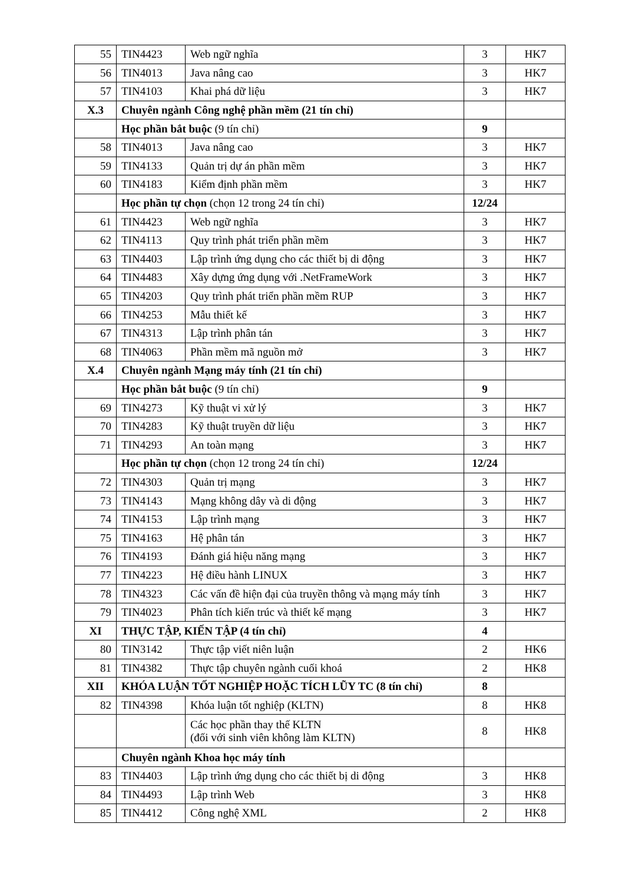| 55 | TIN4423 | Web ngữ nghĩa | 3 | HK7 |
| 56 | TIN4013 | Java nâng cao | 3 | HK7 |
| 57 | TIN4103 | Khai phá dữ liệu | 3 | HK7 |
| X.3 | Chuyên ngành Công nghệ phần mềm (21 tín chỉ) | | | |
| | Học phần bắt buộc (9 tín chỉ) | | 9 | |
| 58 | TIN4013 | Java nâng cao | 3 | HK7 |
| 59 | TIN4133 | Quản trị dự án phần mềm | 3 | HK7 |
| 60 | TIN4183 | Kiểm định phần mềm | 3 | HK7 |
| | Học phần tự chọn (chọn 12 trong 24 tín chỉ) | | 12/24 | |
| 61 | TIN4423 | Web ngữ nghĩa | 3 | HK7 |
| 62 | TIN4113 | Quy trình phát triển phần mềm | 3 | HK7 |
| 63 | TIN4403 | Lập trình ứng dụng cho các thiết bị di động | 3 | HK7 |
| 64 | TIN4483 | Xây dựng ứng dụng với .NetFrameWork | 3 | HK7 |
| 65 | TIN4203 | Quy trình phát triển phần mềm RUP | 3 | HK7 |
| 66 | TIN4253 | Mẫu thiết kế | 3 | HK7 |
| 67 | TIN4313 | Lập trình phân tán | 3 | HK7 |
| 68 | TIN4063 | Phần mềm mã nguồn mở | 3 | HK7 |
| X.4 | Chuyên ngành Mạng máy tính (21 tín chỉ) | | | |
| | Học phần bắt buộc (9 tín chỉ) | | 9 | |
| 69 | TIN4273 | Kỹ thuật vi xử lý | 3 | HK7 |
| 70 | TIN4283 | Kỹ thuật truyền dữ liệu | 3 | HK7 |
| 71 | TIN4293 | An toàn mạng | 3 | HK7 |
| | Học phần tự chọn (chọn 12 trong 24 tín chỉ) | | 12/24 | |
| 72 | TIN4303 | Quản trị mạng | 3 | HK7 |
| 73 | TIN4143 | Mạng không dây và di động | 3 | HK7 |
| 74 | TIN4153 | Lập trình mạng | 3 | HK7 |
| 75 | TIN4163 | Hệ phân tán | 3 | HK7 |
| 76 | TIN4193 | Đánh giá hiệu năng mạng | 3 | HK7 |
| 77 | TIN4223 | Hệ điều hành LINUX | 3 | HK7 |
| 78 | TIN4323 | Các vấn đề hiện đại của truyền thông và mạng máy tính | 3 | HK7 |
| 79 | TIN4023 | Phân tích kiến trúc và thiết kế mạng | 3 | HK7 |
| XI | THỰC TẬP, KIẾN TẬP (4 tín chỉ) | | 4 | |
| 80 | TIN3142 | Thực tập viết niên luận | 2 | HK6 |
| 81 | TIN4382 | Thực tập chuyên ngành cuối khoá | 2 | HK8 |
| XII | KHÓA LUẬN TỐT NGHIỆP HOẶC TÍCH LŨY TC (8 tín chỉ) | | 8 | |
| 82 | TIN4398 | Khóa luận tốt nghiệp (KLTN) | 8 | HK8 |
| | | Các học phần thay thế KLTN (đối với sinh viên không làm KLTN) | 8 | HK8 |
| | Chuyên ngành Khoa học máy tính | | | |
| 83 | TIN4403 | Lập trình ứng dụng cho các thiết bị di động | 3 | HK8 |
| 84 | TIN4493 | Lập trình Web | 3 | HK8 |
| 85 | TIN4412 | Công nghệ XML | 2 | HK8 |